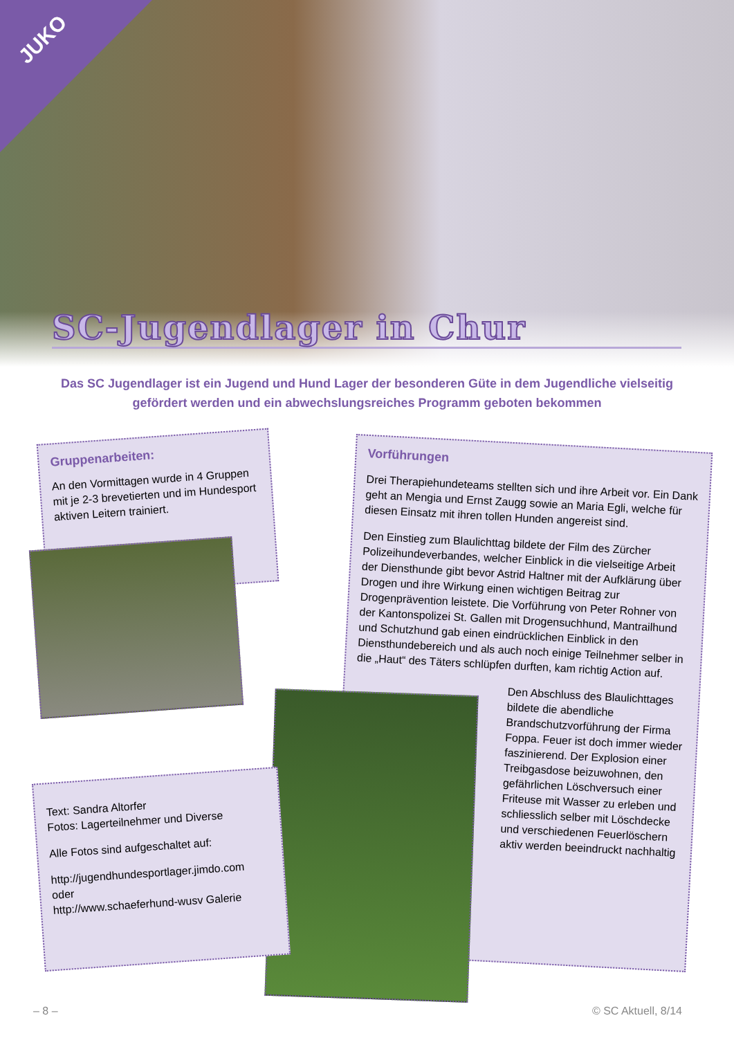JUKO
SC-Jugendlager in Chur
Das SC Jugendlager ist ein Jugend und Hund Lager der besonderen Güte in dem Jugendliche vielseitig gefördert werden und ein abwechslungsreiches Programm geboten bekommen
Gruppenarbeiten:
An den Vormittagen wurde in 4 Gruppen mit je 2-3 brevetierten und im Hundesport aktiven Leitern trainiert.
Vorführungen
Drei Therapiehundeteams stellten sich und ihre Arbeit vor. Ein Dank geht an Mengia und Ernst Zaugg sowie an Maria Egli, welche für diesen Einsatz mit ihren tollen Hunden angereist sind.
Den Einstieg zum Blaulichttag bildete der Film des Zürcher Polizeihundeverbandes, welcher Einblick in die vielseitige Arbeit der Diensthunde gibt bevor Astrid Haltner mit der Aufklärung über Drogen und ihre Wirkung einen wichtigen Beitrag zur Drogenprävention leistete. Die Vorführung von Peter Rohner von der Kantonspolizei St. Gallen mit Drogensuchhund, Mantrailhund und Schutzhund gab einen eindrücklichen Einblick in den Diensthundebereich und als auch noch einige Teilnehmer selber in die „Haut“ des Täters schlüpfen durften, kam richtig Action auf.
Den Abschluss des Blaulichttages bildete die abendliche Brandschutzvorführung der Firma Foppa. Feuer ist doch immer wieder faszinierend. Der Explosion einer Treibgasdose beizuwohnen, den gefährlichen Löschversuch einer Friteuse mit Wasser zu erleben und schliesslich selber mit Löschdecke und verschiedenen Feuerlöschern aktiv werden beeindruckt nachhaltig
Text: Sandra Altorfer
Fotos: Lagerteilnehmer und Diverse
Alle Fotos sind aufgeschaltet auf:
http://jugendhundesportlager.jimdo.com
oder
http://www.schaeferhund-wusv Galerie
– 8 – © SC Aktuell, 8/14